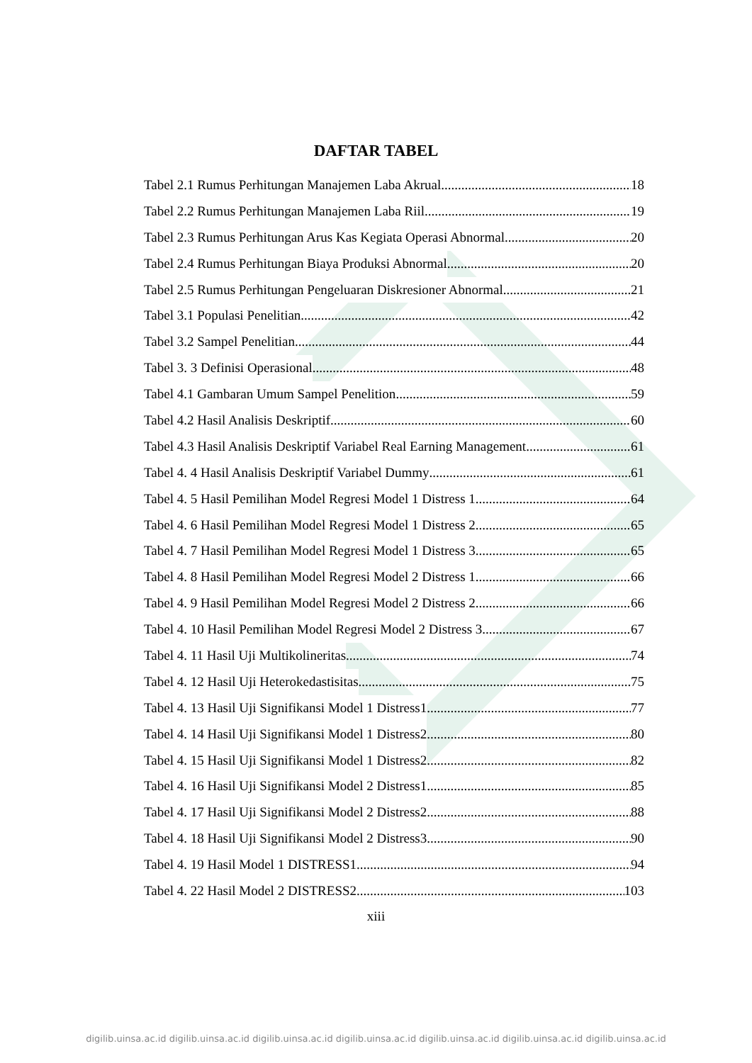DAFTAR TABEL
Tabel 2.1 Rumus Perhitungan Manajemen Laba Akrual 18
Tabel 2.2 Rumus Perhitungan Manajemen Laba Riil 19
Tabel 2.3 Rumus Perhitungan Arus Kas Kegiata Operasi Abnormal 20
Tabel 2.4 Rumus Perhitungan Biaya Produksi Abnormal 20
Tabel 2.5 Rumus Perhitungan Pengeluaran Diskresioner Abnormal 21
Tabel 3.1 Populasi Penelitian 42
Tabel 3.2 Sampel Penelitian 44
Tabel 3. 3 Definisi Operasional 48
Tabel 4.1 Gambaran Umum Sampel Penelition 59
Tabel 4.2 Hasil Analisis Deskriptif 60
Tabel 4.3 Hasil Analisis Deskriptif Variabel Real Earning Management 61
Tabel 4. 4 Hasil Analisis Deskriptif Variabel Dummy 61
Tabel 4. 5 Hasil Pemilihan Model Regresi Model 1 Distress 1 64
Tabel 4. 6 Hasil Pemilihan Model Regresi Model 1 Distress 2 65
Tabel 4. 7 Hasil Pemilihan Model Regresi Model 1 Distress 3 65
Tabel 4. 8 Hasil Pemilihan Model Regresi Model 2 Distress 1 66
Tabel 4. 9 Hasil Pemilihan Model Regresi Model 2 Distress 2 66
Tabel 4. 10 Hasil Pemilihan Model Regresi Model 2 Distress 3 67
Tabel 4. 11 Hasil Uji Multikolineritas 74
Tabel 4. 12 Hasil Uji Heterokedastisitas 75
Tabel 4. 13 Hasil Uji Signifikansi Model 1 Distress1 77
Tabel 4. 14 Hasil Uji Signifikansi Model 1 Distress2 80
Tabel 4. 15 Hasil Uji Signifikansi Model 1 Distress2 82
Tabel 4. 16 Hasil Uji Signifikansi Model 2 Distress1 85
Tabel 4. 17 Hasil Uji Signifikansi Model 2 Distress2 88
Tabel 4. 18 Hasil Uji Signifikansi Model 2 Distress3 90
Tabel 4. 19 Hasil Model 1 DISTRESS1 94
Tabel 4. 22 Hasil Model 2 DISTRESS2 103
xiii
digilib.uinsa.ac.id digilib.uinsa.ac.id digilib.uinsa.ac.id digilib.uinsa.ac.id digilib.uinsa.ac.id digilib.uinsa.ac.id digilib.uinsa.ac.id